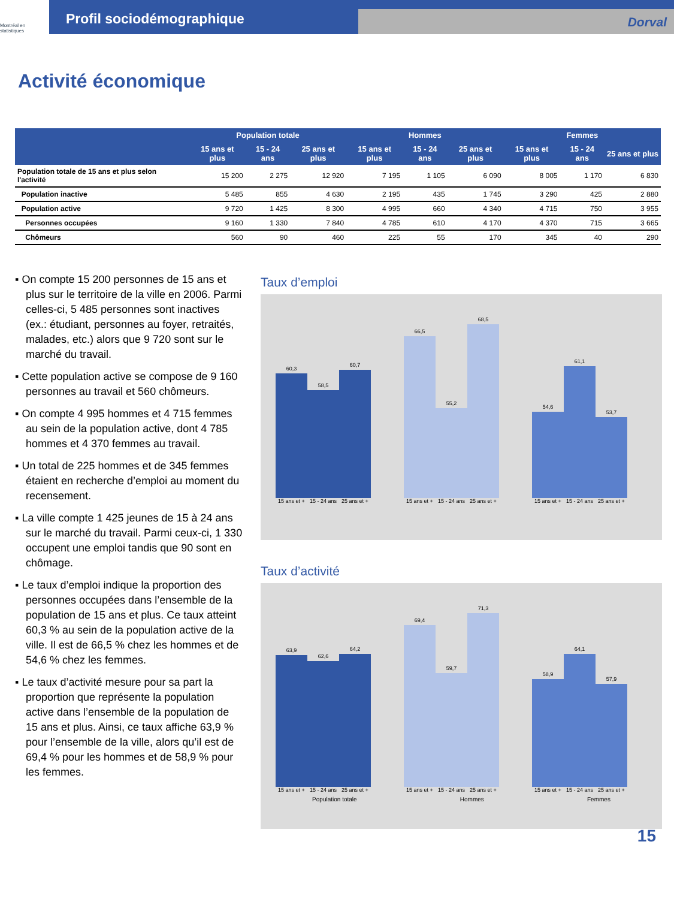Montréal en statistiques
Profil sociodémographique
Dorval
Activité économique
| | Population totale | | | Hommes | | | Femmes | | |
| --- | --- | --- | --- | --- | --- | --- | --- | --- | --- |
| | 15 ans et plus | 15 - 24 ans | 25 ans et plus | 15 ans et plus | 15 - 24 ans | 25 ans et plus | 15 ans et plus | 15 - 24 ans | 25 ans et plus |
| Population totale de 15 ans et plus selon l'activité | 15 200 | 2 275 | 12 920 | 7 195 | 1 105 | 6 090 | 8 005 | 1 170 | 6 830 |
| Population inactive | 5 485 | 855 | 4 630 | 2 195 | 435 | 1 745 | 3 290 | 425 | 2 880 |
| Population active | 9 720 | 1 425 | 8 300 | 4 995 | 660 | 4 340 | 4 715 | 750 | 3 955 |
| Personnes occupées | 9 160 | 1 330 | 7 840 | 4 785 | 610 | 4 170 | 4 370 | 715 | 3 665 |
| Chômeurs | 560 | 90 | 460 | 225 | 55 | 170 | 345 | 40 | 290 |
▪ On compte 15 200 personnes de 15 ans et plus sur le territoire de la ville en 2006. Parmi celles-ci, 5 485 personnes sont inactives (ex.: étudiant, personnes au foyer, retraités, malades, etc.) alors que 9 720 sont sur le marché du travail.
▪ Cette population active se compose de 9 160 personnes au travail et 560 chômeurs.
▪ On compte 4 995 hommes et 4 715 femmes au sein de la population active, dont 4 785 hommes et 4 370 femmes au travail.
▪ Un total de 225 hommes et de 345 femmes étaient en recherche d’emploi au moment du recensement.
▪ La ville compte 1 425 jeunes de 15 à 24 ans sur le marché du travail. Parmi ceux-ci, 1 330 occupent une emploi tandis que 90 sont en chômage.
▪ Le taux d’emploi indique la proportion des personnes occupées dans l’ensemble de la population de 15 ans et plus. Ce taux atteint 60,3 % au sein de la population active de la ville. Il est de 66,5 % chez les hommes et de 54,6 % chez les femmes.
▪ Le taux d’activité mesure pour sa part la proportion que représente la population active dans l’ensemble de la population de 15 ans et plus. Ainsi, ce taux affiche 63,9 % pour l’ensemble de la ville, alors qu’il est de 69,4 % pour les hommes et de 58,9 % pour les femmes.
Taux d’emploi
60,3
15 ans et +
58,5
15 - 24 ans
60,7
25 ans et +
66,5
15 ans et +
55,2
15 - 24 ans
68,5
25 ans et +
54,6
15 ans et +
61,1
15 - 24 ans
53,7
25 ans et +
Taux d’activité
63,9
15 ans et +
62,6
15 - 24 ans
64,2
25 ans et +
69,4
15 ans et +
59,7
15 - 24 ans
71,3
25 ans et +
58,9
15 ans et +
64,1
15 - 24 ans
57,9
25 ans et +
Population totale Hommes Femmes
15